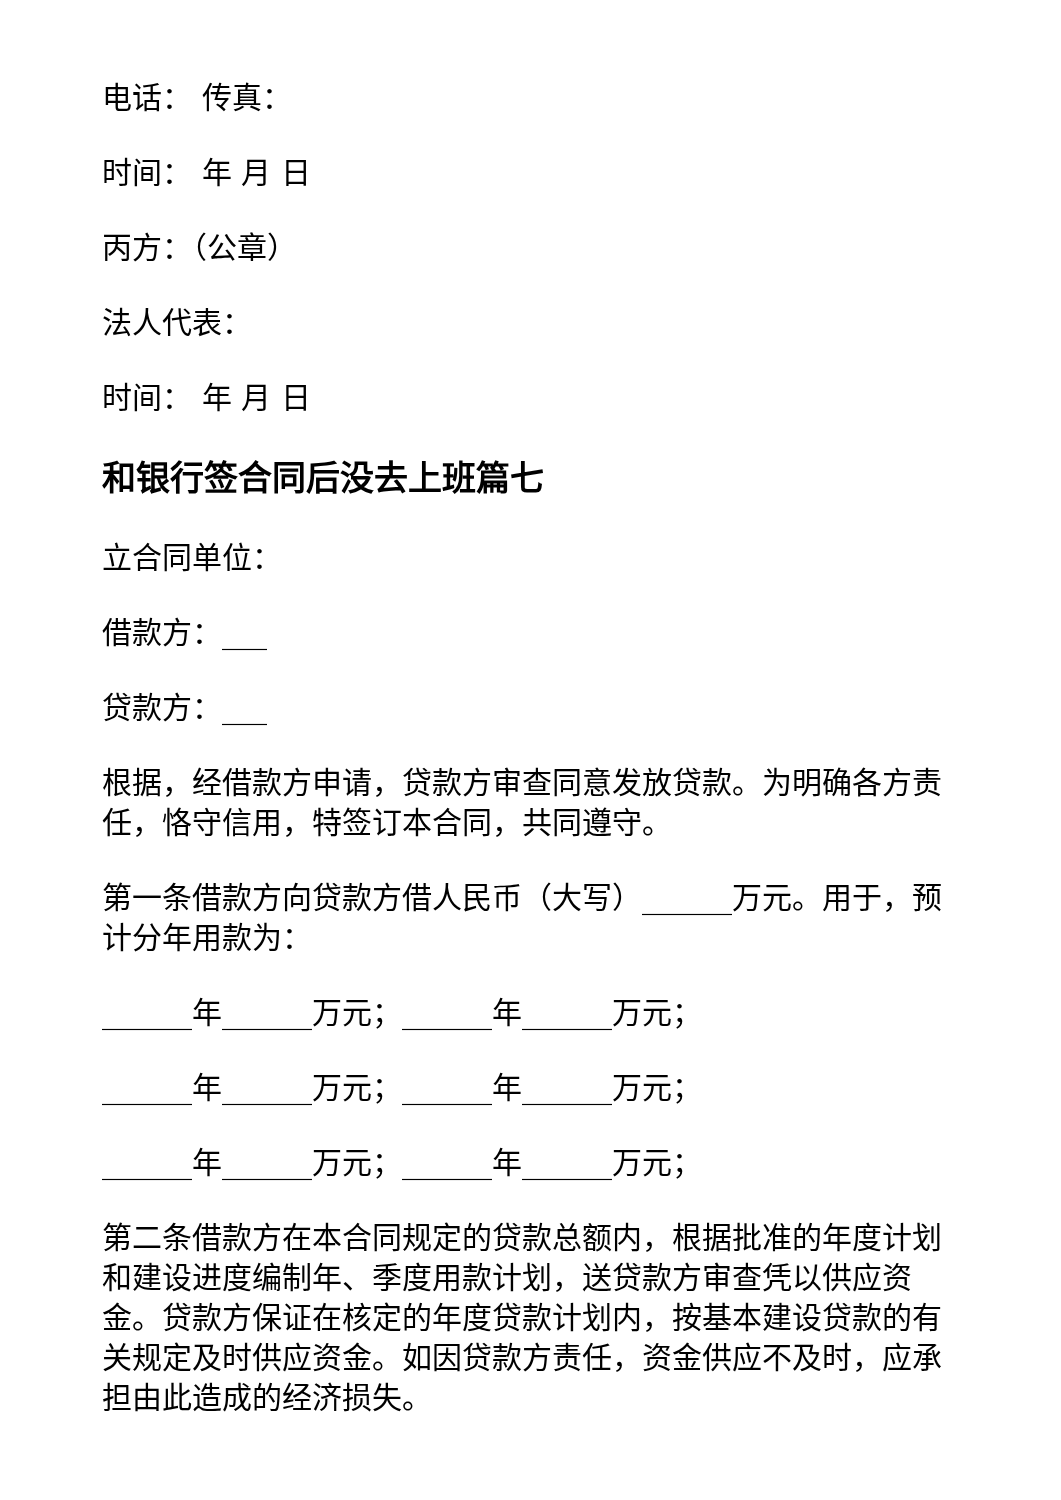电话： 传真：
时间： 年 月 日
丙方：（公章）
法人代表：
时间： 年 月 日
和银行签合同后没去上班篇七
立合同单位：
借款方：___
贷款方：___
根据，经借款方申请，贷款方审查同意发放贷款。为明确各方责任，恪守信用，特签订本合同，共同遵守。
第一条借款方向贷款方借人民币（大写）______万元。用于，预计分年用款为：
______年______万元；______年______万元；
______年______万元；______年______万元；
______年______万元；______年______万元；
第二条借款方在本合同规定的贷款总额内，根据批准的年度计划和建设进度编制年、季度用款计划，送贷款方审查凭以供应资金。贷款方保证在核定的年度贷款计划内，按基本建设贷款的有关规定及时供应资金。如因贷款方责任，资金供应不及时，应承担由此造成的经济损失。